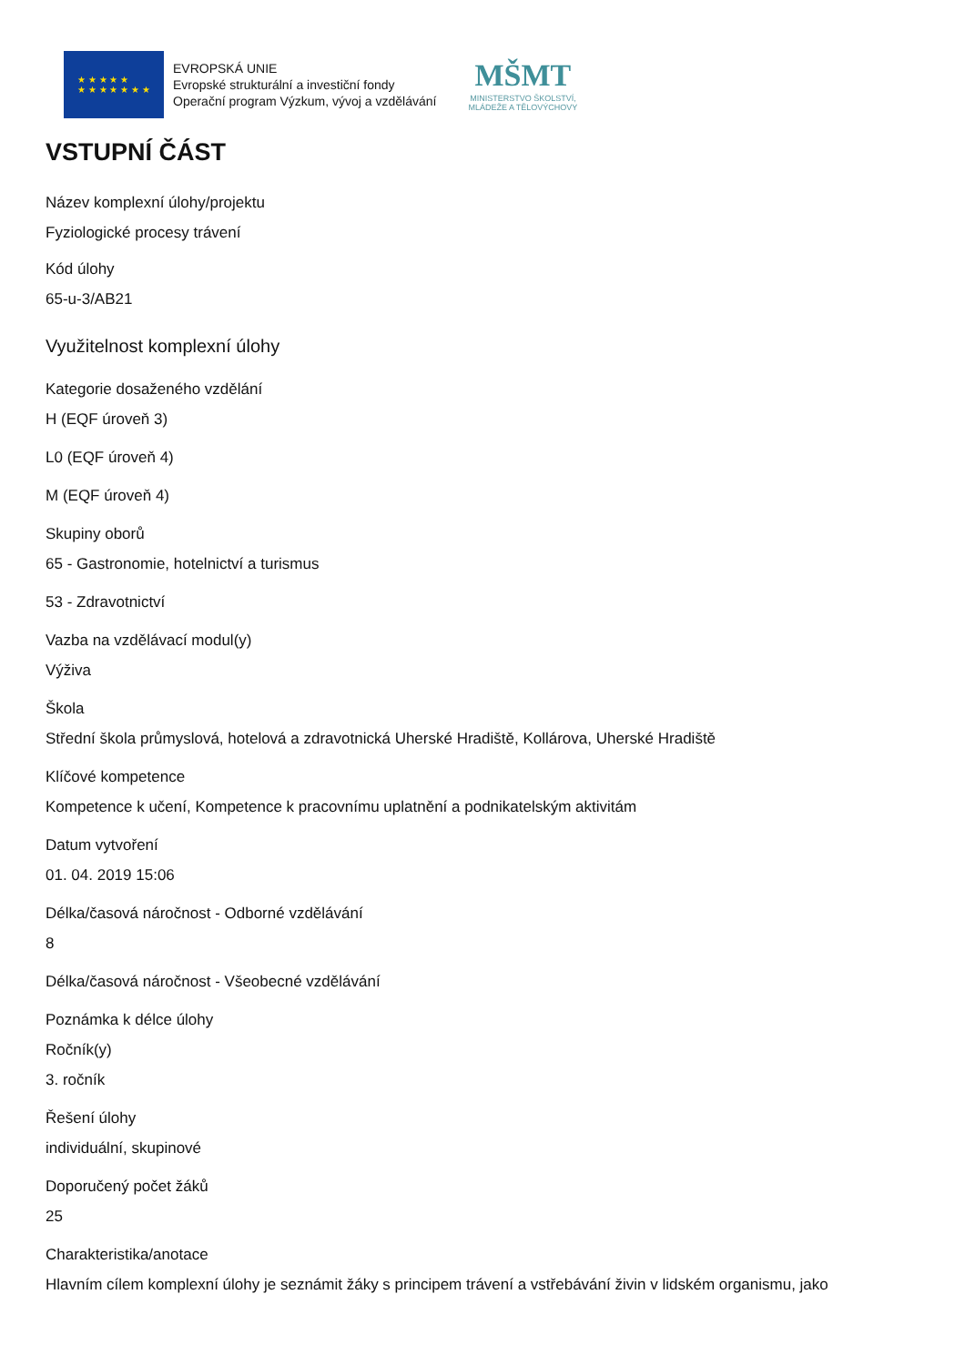★ ★ ★ ★ ★
★ ★ ★ ★ ★ ★ ★
EVROPSKÁ UNIE
Evropské strukturální a investiční fondy
Operační program Výzkum, vývoj a vzdělávání
MŠMT
MINISTERSTVO ŠKOLSTVÍ,
MLÁDEŽE A TĚLOVÝCHOVY
VSTUPNÍ ČÁST
Název komplexní úlohy/projektu
Fyziologické procesy trávení
Kód úlohy
65-u-3/AB21
Využitelnost komplexní úlohy
Kategorie dosaženého vzdělání
H (EQF úroveň 3)
L0 (EQF úroveň 4)
M (EQF úroveň 4)
Skupiny oborů
65 - Gastronomie, hotelnictví a turismus
53 - Zdravotnictví
Vazba na vzdělávací modul(y)
Výživa
Škola
Střední škola průmyslová, hotelová a zdravotnická Uherské Hradiště, Kollárova, Uherské Hradiště
Klíčové kompetence
Kompetence k učení, Kompetence k pracovnímu uplatnění a podnikatelským aktivitám
Datum vytvoření
01. 04. 2019 15:06
Délka/časová náročnost - Odborné vzdělávání
8
Délka/časová náročnost - Všeobecné vzdělávání
Poznámka k délce úlohy
Ročník(y)
3. ročník
Řešení úlohy
individuální, skupinové
Doporučený počet žáků
25
Charakteristika/anotace
Hlavním cílem komplexní úlohy je seznámit žáky s principem trávení a vstřebávání živin v lidském organismu, jako